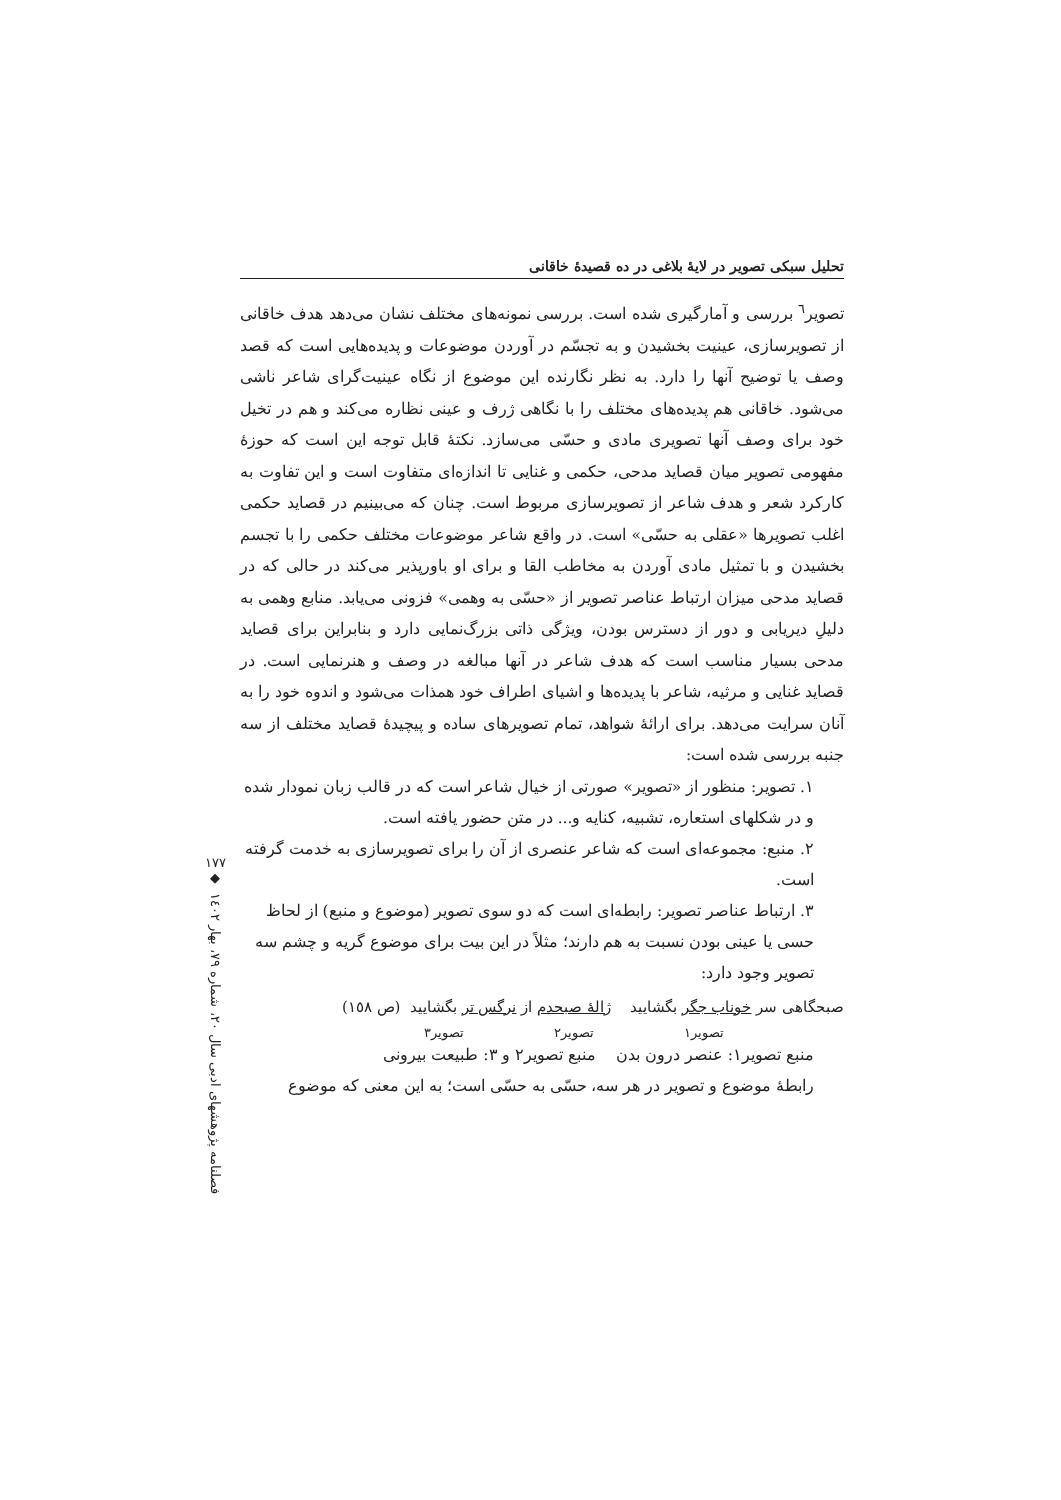تحلیل سبکی تصویر در لایهٔ بلاغی در ده قصیدهٔ خاقانی
تصویر<sup>٦</sup> بررسی و آمارگیری شده است. بررسی نمونه‌های مختلف نشان می‌دهد هدف خاقانی از تصویرسازی، عینیت بخشیدن و به تجسّم در آوردن موضوعات و پدیده‌هایی است که قصد وصف یا توضیح آنها را دارد. به نظر نگارنده این موضوع از نگاه عینیت‌گرای شاعر ناشی می‌شود. خاقانی هم پدیده‌های مختلف را با نگاهی ژرف و عینی نظاره می‌کند و هم در تخیل خود برای وصف آنها تصویری مادی و حسّی می‌سازد. نکتهٔ قابل توجه این است که حوزهٔ مفهومی تصویر میان قصاید مدحی، حکمی و غنایی تا اندازه‌ای متفاوت است و این تفاوت به کارکرد شعر و هدف شاعر از تصویرسازی مربوط است. چنان که می‌بینیم در قصاید حکمی اغلب تصویرها «عقلی به حسّی» است. در واقع شاعر موضوعات مختلف حکمی را با تجسم بخشیدن و با تمثیل مادی آوردن به مخاطب القا و برای او باورپذیر می‌کند در حالی که در قصاید مدحی میزان ارتباط عناصر تصویر از «حسّی به وهمی» فزونی می‌یابد. منابع وهمی به دلیلِ دیریابی و دور از دسترس بودن، ویژگی ذاتی بزرگ‌نمایی دارد و بنابراین برای قصاید مدحی بسیار مناسب است که هدف شاعر در آنها مبالغه در وصف و هنرنمایی است. در قصاید غنایی و مرثیه، شاعر با پدیده‌ها و اشیای اطراف خود همذات می‌شود و اندوه خود را به آنان سرایت می‌دهد. برای ارائهٔ شواهد، تمام تصویرهای ساده و پیچیدهٔ قصاید مختلف از سه جنبه بررسی شده است:
١. تصویر: منظور از «تصویر» صورتی از خیال شاعر است که در قالب زبان نمودار شده و در شکلهای استعاره، تشبیه، کنایه و... در متن حضور یافته است.
٢. منبع: مجموعه‌ای است که شاعر عنصری از آن را برای تصویرسازی به خدمت گرفته است.
٣. ارتباط عناصر تصویر: رابطه‌ای است که دو سوی تصویر (موضوع و منبع) از لحاظ حسی یا عینی بودن نسبت به هم دارند؛ مثلاً در این بیت برای موضوع گریه و چشم سه تصویر وجود دارد:
صبحگاهی سر خوناب جگر بگشایید ژالهٔ صبحدم از نرگس تر بگشایید (ص ١٥٨)
تصویر١ تصویر٢ تصویر٣
منبع تصویر١: عنصر درون بدن منبع تصویر٢ و ٣: طبیعت بیرونی
رابطهٔ موضوع و تصویر در هر سه، حسّی به حسّی است؛ به این معنی که موضوع
١٧٧
◆
فصلنامه پژوهشهای ادبی سال ٢٠، شماره ٧٩، بهار ١٤٠٢